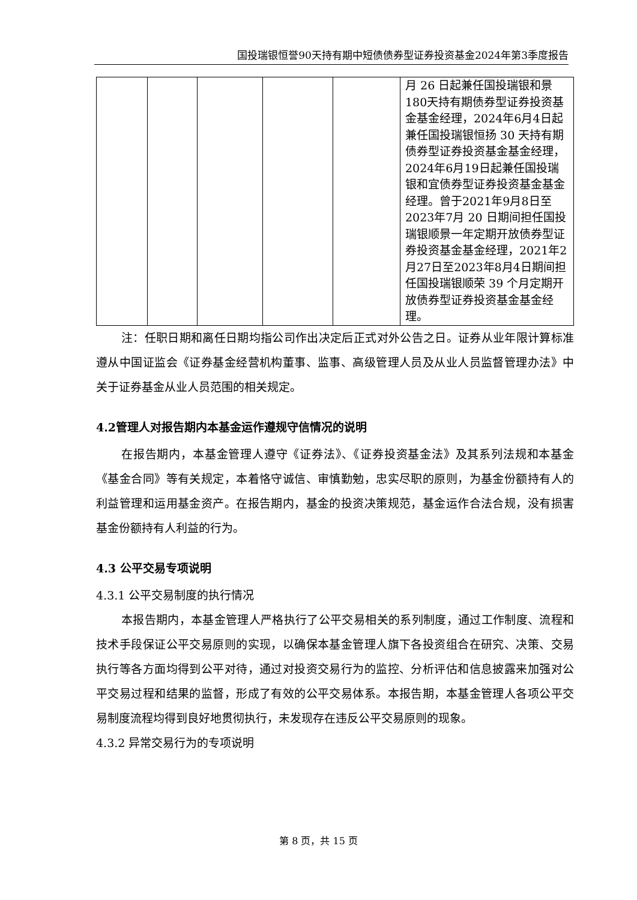国投瑞银恒誉90天持有期中短债债券型证券投资基金2024年第3季度报告
| | | | | | 月 26 日起兼任国投瑞银和景180天持有期债券型证券投资基金基金经理，2024年6月4日起兼任国投瑞银恒扬 30 天持有期债券型证券投资基金基金经理，2024年6月19日起兼任国投瑞银和宜债券型证券投资基金基金经理。曾于2021年9月8日至2023年7月 20 日期间担任国投瑞银顺景一年定期开放债券型证券投资基金基金经理，2021年2月27日至2023年8月4日期间担任国投瑞银顺荣 39 个月定期开放债券型证券投资基金基金经理。 |
注：任职日期和离任日期均指公司作出决定后正式对外公告之日。证券从业年限计算标准遵从中国证监会《证券基金经营机构董事、监事、高级管理人员及从业人员监督管理办法》中关于证券基金从业人员范围的相关规定。
4.2管理人对报告期内本基金运作遵规守信情况的说明
在报告期内，本基金管理人遵守《证券法》、《证券投资基金法》及其系列法规和本基金《基金合同》等有关规定，本着恪守诚信、审慎勤勉，忠实尽职的原则，为基金份额持有人的利益管理和运用基金资产。在报告期内，基金的投资决策规范，基金运作合法合规，没有损害基金份额持有人利益的行为。
4.3 公平交易专项说明
4.3.1 公平交易制度的执行情况
本报告期内，本基金管理人严格执行了公平交易相关的系列制度，通过工作制度、流程和技术手段保证公平交易原则的实现，以确保本基金管理人旗下各投资组合在研究、决策、交易执行等各方面均得到公平对待，通过对投资交易行为的监控、分析评估和信息披露来加强对公平交易过程和结果的监督，形成了有效的公平交易体系。本报告期，本基金管理人各项公平交易制度流程均得到良好地贯彻执行，未发现存在违反公平交易原则的现象。
4.3.2 异常交易行为的专项说明
第 8 页，共 15 页